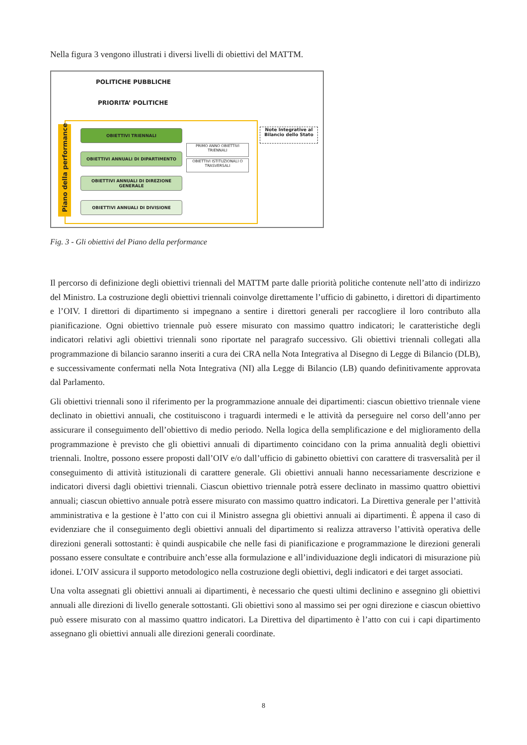Nella figura 3 vengono illustrati i diversi livelli di obiettivi del MATTM.
POLITICHE PUBBLICHE
PRIORITA’ POLITICHE
Piano della performance
OBIETTIVI TRIENNALI
OBIETTIVI ANNUALI DI DIPARTIMENTO
OBIETTIVI ANNUALI DI DIREZIONE GENERALE
OBIETTIVI ANNUALI DI DIVISIONE
PRIMO ANNO OBIETTIVI TRIENNALI
OBIETTIVI ISTITUZIONALI O TRASVERSALI
Note Integrative al Bilancio dello Stato
Fig. 3 - Gli obiettivi del Piano della performance
Il percorso di definizione degli obiettivi triennali del MATTM parte dalle priorità politiche contenute nell’atto di indirizzo del Ministro. La costruzione degli obiettivi triennali coinvolge direttamente l’ufficio di gabinetto, i direttori di dipartimento e l’OIV. I direttori di dipartimento si impegnano a sentire i direttori generali per raccogliere il loro contributo alla pianificazione. Ogni obiettivo triennale può essere misurato con massimo quattro indicatori; le caratteristiche degli indicatori relativi agli obiettivi triennali sono riportate nel paragrafo successivo. Gli obiettivi triennali collegati alla programmazione di bilancio saranno inseriti a cura dei CRA nella Nota Integrativa al Disegno di Legge di Bilancio (DLB), e successivamente confermati nella Nota Integrativa (NI) alla Legge di Bilancio (LB) quando definitivamente approvata dal Parlamento.
Gli obiettivi triennali sono il riferimento per la programmazione annuale dei dipartimenti: ciascun obiettivo triennale viene declinato in obiettivi annuali, che costituiscono i traguardi intermedi e le attività da perseguire nel corso dell’anno per assicurare il conseguimento dell’obiettivo di medio periodo. Nella logica della semplificazione e del miglioramento della programmazione è previsto che gli obiettivi annuali di dipartimento coincidano con la prima annualità degli obiettivi triennali. Inoltre, possono essere proposti dall’OIV e/o dall’ufficio di gabinetto obiettivi con carattere di trasversalità per il conseguimento di attività istituzionali di carattere generale. Gli obiettivi annuali hanno necessariamente descrizione e indicatori diversi dagli obiettivi triennali. Ciascun obiettivo triennale potrà essere declinato in massimo quattro obiettivi annuali; ciascun obiettivo annuale potrà essere misurato con massimo quattro indicatori. La Direttiva generale per l’attività amministrativa e la gestione è l’atto con cui il Ministro assegna gli obiettivi annuali ai dipartimenti. È appena il caso di evidenziare che il conseguimento degli obiettivi annuali del dipartimento si realizza attraverso l’attività operativa delle direzioni generali sottostanti: è quindi auspicabile che nelle fasi di pianificazione e programmazione le direzioni generali possano essere consultate e contribuire anch’esse alla formulazione e all’individuazione degli indicatori di misurazione più idonei. L’OIV assicura il supporto metodologico nella costruzione degli obiettivi, degli indicatori e dei target associati.
Una volta assegnati gli obiettivi annuali ai dipartimenti, è necessario che questi ultimi declinino e assegnino gli obiettivi annuali alle direzioni di livello generale sottostanti. Gli obiettivi sono al massimo sei per ogni direzione e ciascun obiettivo può essere misurato con al massimo quattro indicatori. La Direttiva del dipartimento è l’atto con cui i capi dipartimento assegnano gli obiettivi annuali alle direzioni generali coordinate.
8